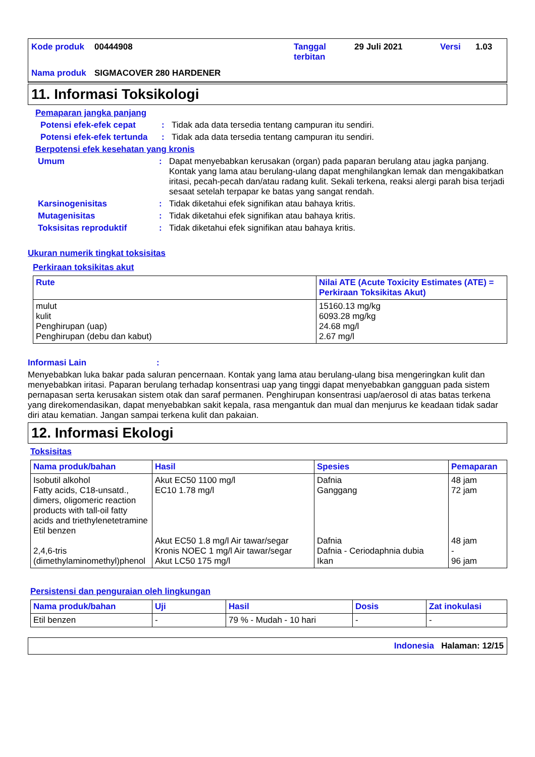Kode produk 00444908 Tanggal terbitan 29 Juli 2021 Versi 1.03 Nama produk SIGMACOVER 280 HARDENER
11. Informasi Toksikologi
Pemaparan jangka panjang
Potensi efek-efek cepat: Tidak ada data tersedia tentang campuran itu sendiri.
Potensi efek-efek tertunda: Tidak ada data tersedia tentang campuran itu sendiri.
Berpotensi efek kesehatan yang kronis
Umum: Dapat menyebabkan kerusakan (organ) pada paparan berulang atau jagka panjang. Kontak yang lama atau berulang-ulang dapat menghilangkan lemak dan mengakibatkan iritasi, pecah-pecah dan/atau radang kulit. Sekali terkena, reaksi alergi parah bisa terjadi sesaat setelah terpapar ke batas yang sangat rendah.
Karsinogenisitas: Tidak diketahui efek signifikan atau bahaya kritis.
Mutagenisitas: Tidak diketahui efek signifikan atau bahaya kritis.
Toksisitas reproduktif: Tidak diketahui efek signifikan atau bahaya kritis.
Ukuran numerik tingkat toksisitas
Perkiraan toksikitas akut
| Rute | Nilai ATE (Acute Toxicity Estimates (ATE) = Perkiraan Toksikitas Akut) |
| --- | --- |
| mulut kulit Penghirupan (uap) Penghirupan (debu dan kabut) | 15160.13 mg/kg 6093.28 mg/kg 24.68 mg/l 2.67 mg/l |
Informasi Lain:
Menyebabkan luka bakar pada saluran pencernaan. Kontak yang lama atau berulang-ulang bisa mengeringkan kulit dan menyebabkan iritasi. Paparan berulang terhadap konsentrasi uap yang tinggi dapat menyebabkan gangguan pada sistem pernapasan serta kerusakan sistem otak dan saraf permanen. Penghirupan konsentrasi uap/aerosol di atas batas terkena yang direkomendasikan, dapat menyebabkan sakit kepala, rasa mengantuk dan mual dan menjurus ke keadaan tidak sadar diri atau kematian. Jangan sampai terkena kulit dan pakaian.
12. Informasi Ekologi
Toksisitas
| Nama produk/bahan | Hasil | Spesies | Pemaparan |
| --- | --- | --- | --- |
| Isobutil alkohol Fatty acids, C18-unsatd., dimers, oligomeric reaction products with tall-oil fatty acids and triethylenetetramine Etil benzen 2,4,6-tris (dimethylaminomethyl)phenol | Akut EC50 1100 mg/l EC10 1.78 mg/l Akut EC50 1.8 mg/l Air tawar/segar Kronis NOEC 1 mg/l Air tawar/segar Akut LC50 175 mg/l | Dafnia Ganggang Dafnia Dafnia - Ceriodaphnia dubia Ikan | 48 jam 72 jam 48 jam - 96 jam |
Persistensi dan penguraian oleh lingkungan
| Nama produk/bahan | Uji | Hasil | Dosis | Zat inokulasi |
| --- | --- | --- | --- | --- |
| Etil benzen | - | 79 % - Mudah - 10 hari | - | - |
Indonesia Halaman: 12/15